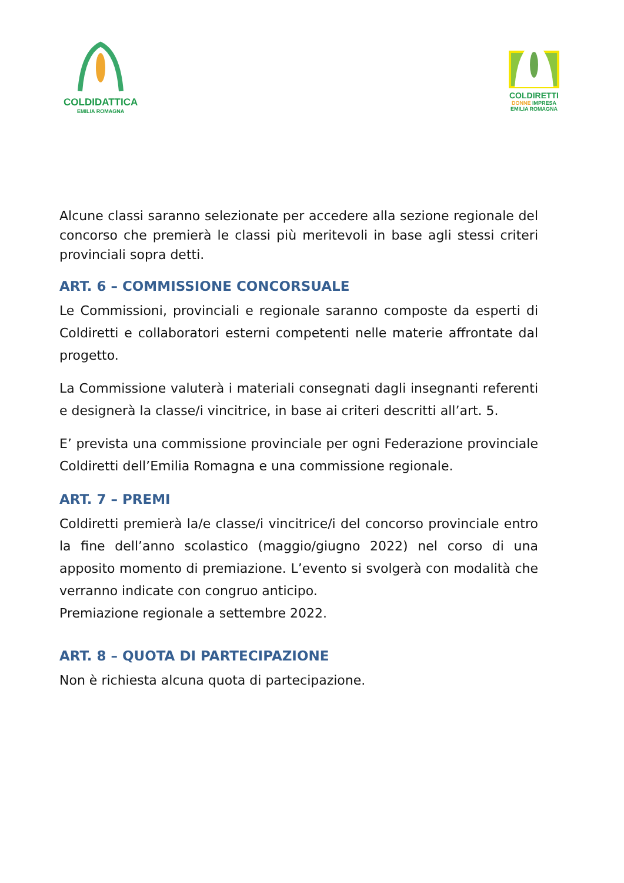COLDIDATTICA
EMILIA ROMAGNA
COLDIRETTI
DONNE IMPRESA
EMILIA ROMAGNA
Alcune classi saranno selezionate per accedere alla sezione regionale del concorso che premierà le classi più meritevoli in base agli stessi criteri provinciali sopra detti.
ART. 6 – COMMISSIONE CONCORSUALE
Le Commissioni, provinciali e regionale saranno composte da esperti di Coldiretti e collaboratori esterni competenti nelle materie affrontate dal progetto.
La Commissione valuterà i materiali consegnati dagli insegnanti referenti e designerà la classe/i vincitrice, in base ai criteri descritti all’art. 5.
E’ prevista una commissione provinciale per ogni Federazione provinciale Coldiretti dell’Emilia Romagna e una commissione regionale.
ART. 7 – PREMI
Coldiretti premierà la/e classe/i vincitrice/i del concorso provinciale entro la fine dell’anno scolastico (maggio/giugno 2022) nel corso di una apposito momento di premiazione. L’evento si svolgerà con modalità che verranno indicate con congruo anticipo.
Premiazione regionale a settembre 2022.
ART. 8 – QUOTA DI PARTECIPAZIONE
Non è richiesta alcuna quota di partecipazione.